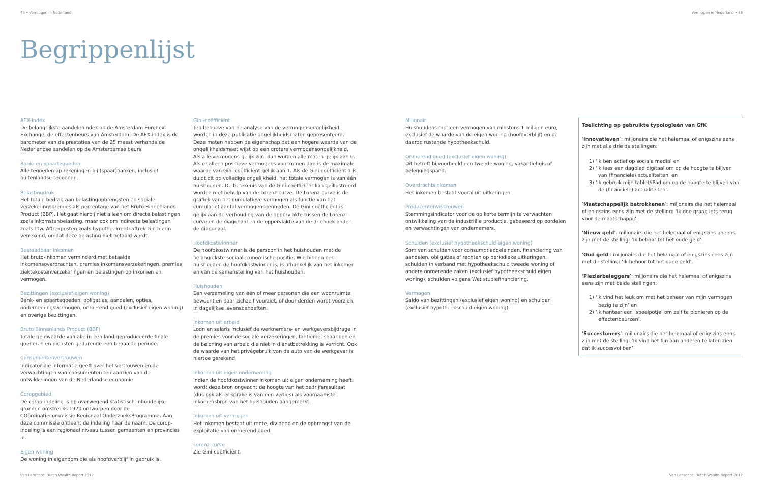48 • Vermogen in Nederland
Begrippenlijst
AEX-index
De belangrijkste aandelenindex op de Amsterdam Euronext Exchange, de effectenbeurs van Amsterdam. De AEX-index is de barometer van de prestaties van de 25 meest verhandelde Nederlandse aandelen op de Amsterdamse beurs.
Bank- en spaartegoeden
Alle tegoeden op rekeningen bij (spaar)banken, inclusief buitenlandse tegoeden.
Belastingdruk
Het totale bedrag aan belastingopbrengsten en sociale verzekerings­premies als percentage van het Bruto Binnenlands Product (BBP). Het gaat hierbij niet alleen om directe belastingen zoals inkomstenbelas­ting, maar ook om indirecte belastingen zoals btw. Aftrekposten zoals hypotheekrenteaftrek zijn hierin verrekend, omdat deze belasting niet betaald wordt.
Besteedbaar inkomen
Het bruto-inkomen verminderd met betaalde inkomensoverdrachten, premies inkomensverzekeringen, premies ziektekostenverzekeringen en belastingen op inkomen en vermogen.
Bezittingen (exclusief eigen woning)
Bank- en spaartegoeden, obligaties, aandelen, opties, ondernemings­vermogen, onroerend goed (exclusief eigen woning) en overige bezittingen.
Bruto Binnenlands Product (BBP)
Totale geldwaarde van alle in een land geproduceerde finale goederen en diensten gedurende een bepaalde periode.
Consumentenvertrouwen
Indicator die informatie geeft over het vertrouwen en de verwachtingen van consumenten ten aanzien van de ontwikkelingen van de Neder­landse economie.
Coropgebied
De corop-indeling is op overwegend statistisch-inhoudelijke gronden omstreeks 1970 ontworpen door de COördinatiecommissie Regionaal OnderzoeksProgramma. Aan deze commissie ontleent de indeling haar de naam. De corop-indeling is een regionaal niveau tussen gemeenten en provincies in.
Eigen woning
De woning in eigendom die als hoofdverblijf in gebruik is.
Gini-coëfficiënt
Ten behoeve van de analyse van de vermogensongelijkheid worden in deze publicatie ongelijkheidsmaten gepresenteerd. Deze maten hebben de eigenschap dat een hogere waarde van de ongelijkheidsmaat wijst op een grotere vermogensongelijkheid. Als alle vermogens gelijk zijn, dan worden alle maten gelijk aan 0. Als er alleen positieve vermogens voorkomen dan is de maximale waarde van Gini-coëfficiënt gelijk aan 1. Als de Gini-coëfficiënt 1 is duidt dit op volledige ongelijkheid, het totale vermogen is van één huishouden. De betekenis van de Gini-coëfficiënt kan geïllustreerd worden met behulp van de Lorenz-curve. De Lorenz-curve is de grafiek van het cumulatieve vermogen als functie van het cumulatief aantal vermogenseenheden. De Gini-coëfficiënt is gelijk aan de verhouding van de oppervlakte tussen de Lorenz-curve en de diagonaal en de oppervlakte van de driehoek onder de diagonaal.
Hoofdkostwinnner
De hoofdkostwinner is de persoon in het huishouden met de belang­rijkste sociaaleconomische positie. Wie binnen een huishouden de hoofdkostwinner is, is afhankelijk van het inkomen en van de samen­stelling van het huishouden.
Huishouden
Een verzameling van één of meer personen die een woonruimte bewoont en daar zichzelf voorziet, of door derden wordt voorzien, in dagelijkse levensbehoeften.
Inkomen uit arbeid
Loon en salaris inclusief de werknemers- en werkgeversbijdrage in de premies voor de sociale verzekeringen, tantième, spaarloon en de beloning van arbeid die niet in dienstbetrekking is verricht. Ook de waarde van het privégebruik van de auto van de werkgever is hiertoe gerekend.
Inkomen uit eigen onderneming
Indien de hoofdkostwinner inkomen uit eigen onderneming heeft, wordt deze bron ongeacht de hoogte van het bedrijfsresultaat (dus ook als er sprake is van een verlies) als voornaamste inkomensbron van het huishouden aangemerkt.
Inkomen uit vermogen
Het inkomen bestaat uit rente, dividend en de opbrengst van de exploitatie van onroerend goed.
Lorenz-curve
Zie Gini-coëfficiënt.
Van Lanschot: Dutch Wealth Report 2012
Vermogen in Nederland • 49
Miljonair
Huishoudens met een vermogen van minstens 1 miljoen euro, exclusief de waarde van de eigen woning (hoofdverblijf) en de daarop rustende hypotheekschuld.
Onroerend goed (exclusief eigen woning)
Dit betreft bijvoorbeeld een tweede woning, vakantiehuis of beleggings­pand.
Overdrachtsinkomen
Het inkomen bestaat vooral uit uitkeringen.
Producentenvertrouwen
Stemmingsindicator voor de op korte termijn te verwachten ontwik­keling van de industriële productie, gebaseerd op oordelen en verwach­tingen van ondernemers.
Schulden (exclusief hypotheekschuld eigen woning)
Som van schulden voor consumptiedoeleinden, financiering van aandelen, obligaties of rechten op periodieke uitkeringen, schulden in verband met hypotheekschuld tweede woning of andere onroerende zaken (exclusief hypotheekschuld eigen woning), schulden volgens Wet studiefinanciering.
Vermogen
Saldo van bezittingen (exclusief eigen woning) en schulden (exclusief hypotheekschuld eigen woning).
Toelichting op gebruikte typologieën van GfK
‘Innovatieven’: miljonairs die het helemaal of enigszins eens zijn met alle drie de stellingen:
1) ‘Ik ben actief op sociale media’ en
2) ‘Ik lees een dagblad digitaal om op de hoogte te blijven van (financiële) actualiteiten’ en
3) ‘Ik gebruik mijn tablet/iPad om op de hoogte te blijven van de (financiële) actualiteiten’.
‘Maatschappelijk betrokkenen’: miljonairs die het helemaal of enigszins eens zijn met de stelling: ‘Ik doe graag iets terug voor de maatschappij’.
‘Nieuw geld’: miljonairs die het helemaal of enigszins oneens zijn met de stelling: ‘Ik behoor tot het oude geld’.
‘Oud geld’: miljonairs die het helemaal of enigszins eens zijn met de stelling: ‘Ik behoor tot het oude geld’.
‘Plezierbeleggers’: miljonairs die het helemaal of enigszins eens zijn met beide stellingen:
1) ‘Ik vind het leuk om met het beheer van mijn vermogen bezig te zijn’ en
2) ‘Ik hanteer een ‘speelpotje’ om zelf te pionieren op de effectenbeurzen’.
‘Succestoners’: miljonairs die het helemaal of enigszins eens zijn met de stelling: ‘Ik vind het fijn aan anderen te laten zien dat ik succesvol ben’.
Van Lanschot: Dutch Wealth Report 2012